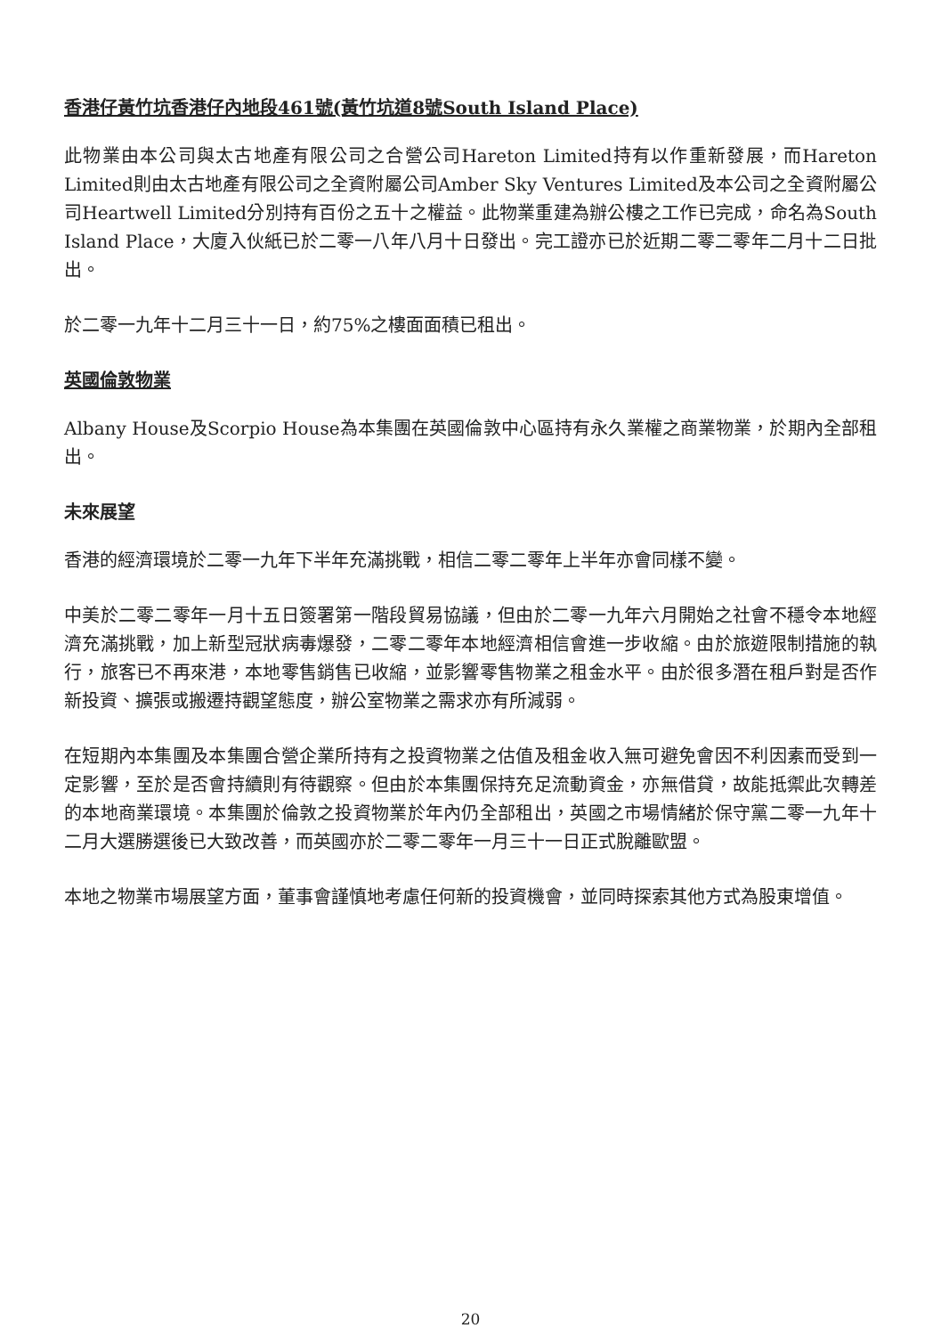香港仔黃竹坑香港仔內地段461號(黃竹坑道8號South Island Place)
此物業由本公司與太古地產有限公司之合營公司Hareton Limited持有以作重新發展，而Hareton Limited則由太古地產有限公司之全資附屬公司Amber Sky Ventures Limited及本公司之全資附屬公司Heartwell Limited分別持有百份之五十之權益。此物業重建為辦公樓之工作已完成，命名為South Island Place，大廈入伙紙已於二零一八年八月十日發出。完工證亦已於近期二零二零年二月十二日批出。
於二零一九年十二月三十一日，約75%之樓面面積已租出。
英國倫敦物業
Albany House及Scorpio House為本集團在英國倫敦中心區持有永久業權之商業物業，於期內全部租出。
未來展望
香港的經濟環境於二零一九年下半年充滿挑戰，相信二零二零年上半年亦會同樣不變。
中美於二零二零年一月十五日簽署第一階段貿易協議，但由於二零一九年六月開始之社會不穩令本地經濟充滿挑戰，加上新型冠狀病毒爆發，二零二零年本地經濟相信會進一步收縮。由於旅遊限制措施的執行，旅客已不再來港，本地零售銷售已收縮，並影響零售物業之租金水平。由於很多潛在租戶對是否作新投資、擴張或搬遷持觀望態度，辦公室物業之需求亦有所減弱。
在短期內本集團及本集團合營企業所持有之投資物業之估值及租金收入無可避免會因不利因素而受到一定影響，至於是否會持續則有待觀察。但由於本集團保持充足流動資金，亦無借貸，故能抵禦此次轉差的本地商業環境。本集團於倫敦之投資物業於年內仍全部租出，英國之市場情緒於保守黨二零一九年十二月大選勝選後已大致改善，而英國亦於二零二零年一月三十一日正式脫離歐盟。
本地之物業市場展望方面，董事會謹慎地考慮任何新的投資機會，並同時探索其他方式為股東增值。
20